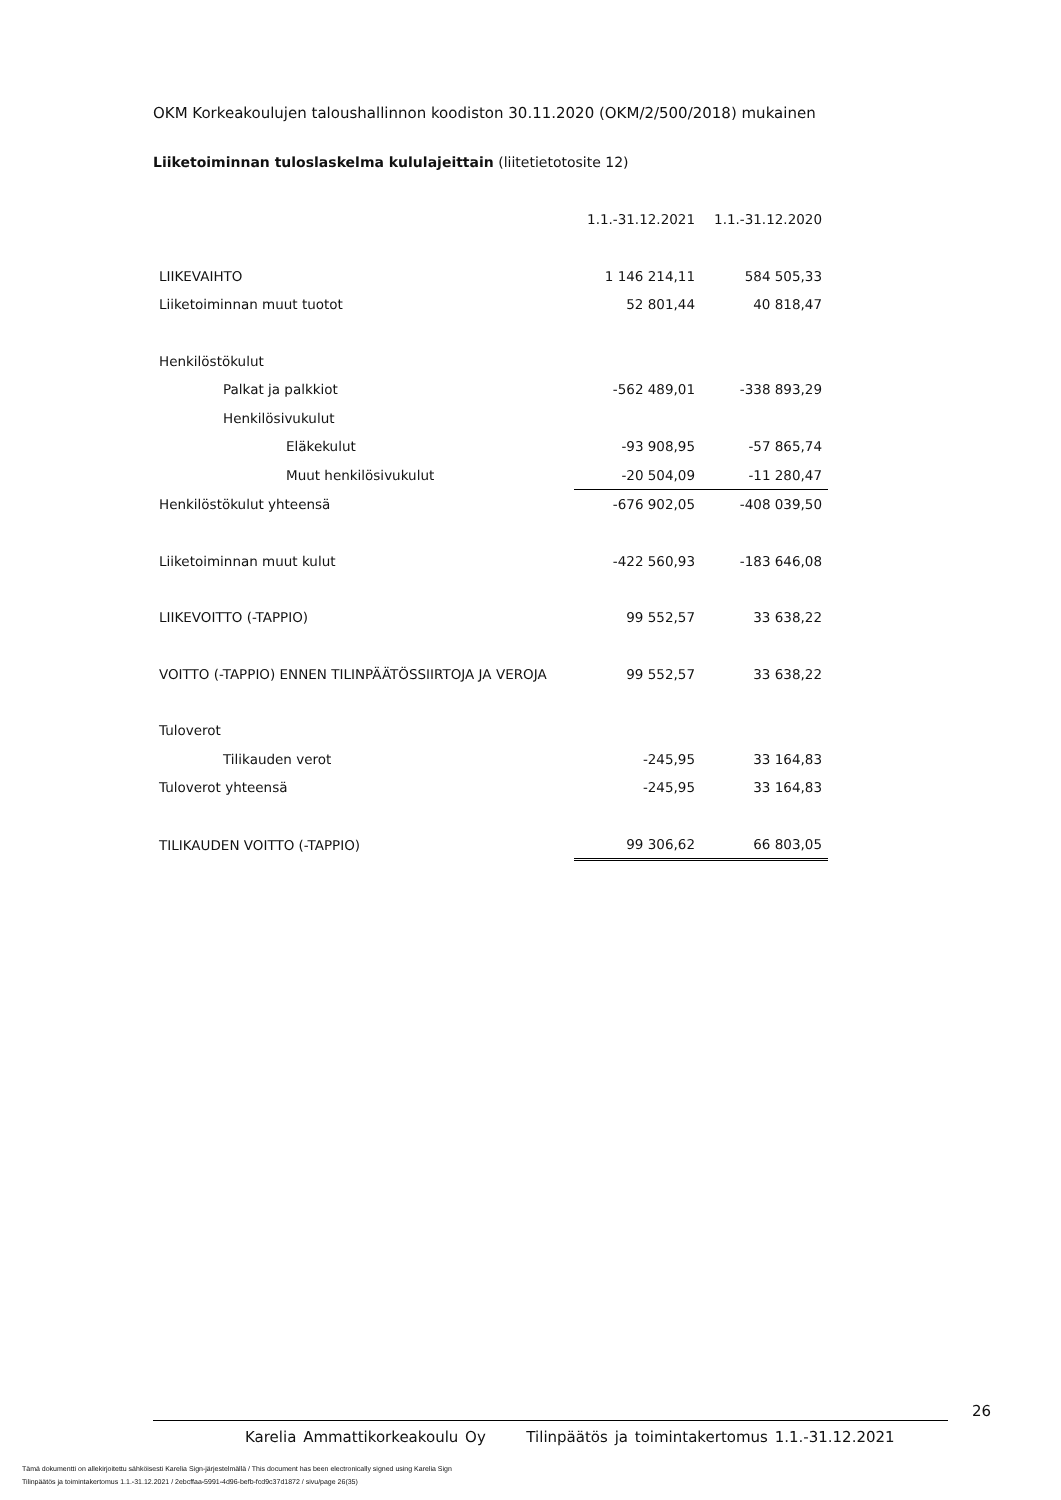OKM Korkeakoulujen taloushallinnon koodiston 30.11.2020 (OKM/2/500/2018) mukainen
Liiketoiminnan tuloslaskelma kululajeittain (liitetietotosite 12)
| | 1.1.-31.12.2021 | 1.1.-31.12.2020 |
| LIIKEVAIHTO | 1 146 214,11 | 584 505,33 |
| Liiketoiminnan muut tuotot | 52 801,44 | 40 818,47 |
| Henkilöstökulut | | |
| Palkat ja palkkiot | -562 489,01 | -338 893,29 |
| Henkilösivukulut | | |
| Eläkekulut | -93 908,95 | -57 865,74 |
| Muut henkilösivukulut | -20 504,09 | -11 280,47 |
| Henkilöstökulut yhteensä | -676 902,05 | -408 039,50 |
| Liiketoiminnan muut kulut | -422 560,93 | -183 646,08 |
| LIIKEVOITTO (-TAPPIO) | 99 552,57 | 33 638,22 |
| VOITTO (-TAPPIO) ENNEN TILINPÄÄTÖSSIIRTOJA JA VEROJA | 99 552,57 | 33 638,22 |
| Tuloverot | | |
| Tilikauden verot | -245,95 | 33 164,83 |
| Tuloverot yhteensä | -245,95 | 33 164,83 |
| TILIKAUDEN VOITTO (-TAPPIO) | 99 306,62 | 66 803,05 |
26
Karelia Ammattikorkeakoulu Oy Tilinpäätös ja toimintakertomus 1.1.-31.12.2021
Tämä dokumentti on allekirjoitettu sähköisesti Karelia Sign-järjestelmällä / This document has been electronically signed using Karelia Sign
Tilinpäätös ja toimintakertomus 1.1.-31.12.2021 / 2ebcffaa-5991-4d96-befb-fcd9c37d1872 / sivu/page 26(35)